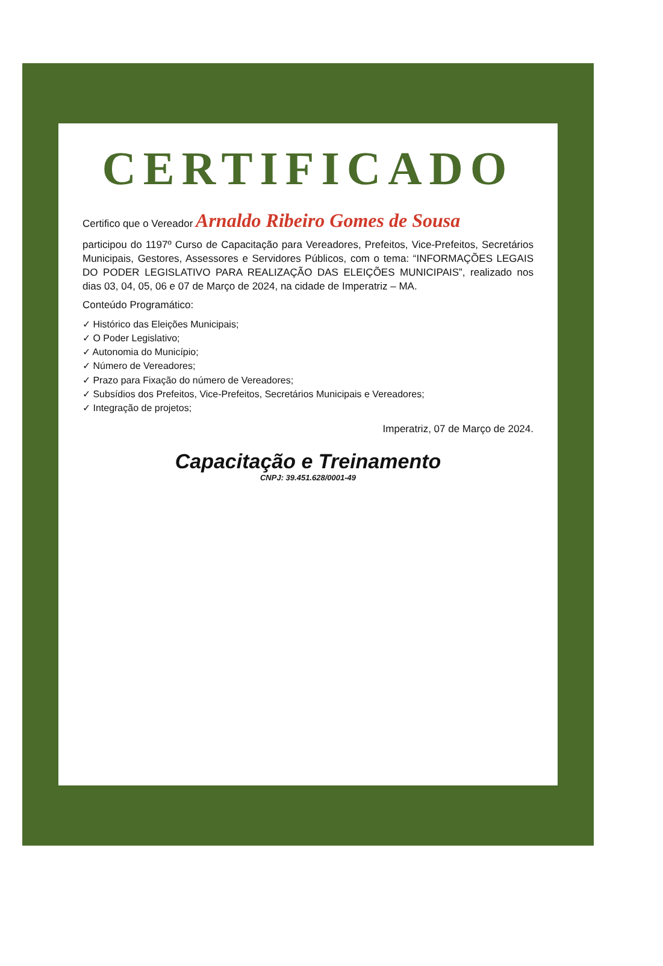CERTIFICADO
Certifico que o Vereador Arnaldo Ribeiro Gomes de Sousa
participou do 1197º Curso de Capacitação para Vereadores, Prefeitos, Vice-Prefeitos, Secretários Municipais, Gestores, Assessores e Servidores Públicos, com o tema: “INFORMAÇÕES LEGAIS DO PODER LEGISLATIVO PARA REALIZAÇÃO DAS ELEIÇÕES MUNICIPAIS”, realizado nos dias 03, 04, 05, 06 e 07 de Março de 2024, na cidade de Imperatriz – MA.
Conteúdo Programático:
✓ Histórico das Eleições Municipais;
✓ O Poder Legislativo;
✓ Autonomia do Município;
✓ Número de Vereadores;
✓ Prazo para Fixação do número de Vereadores;
✓ Subsídios dos Prefeitos, Vice-Prefeitos, Secretários Municipais e Vereadores;
✓ Integração de projetos;
Imperatriz, 07 de Março de 2024.
Capacitação e Treinamento
CNPJ: 39.451.628/0001-49